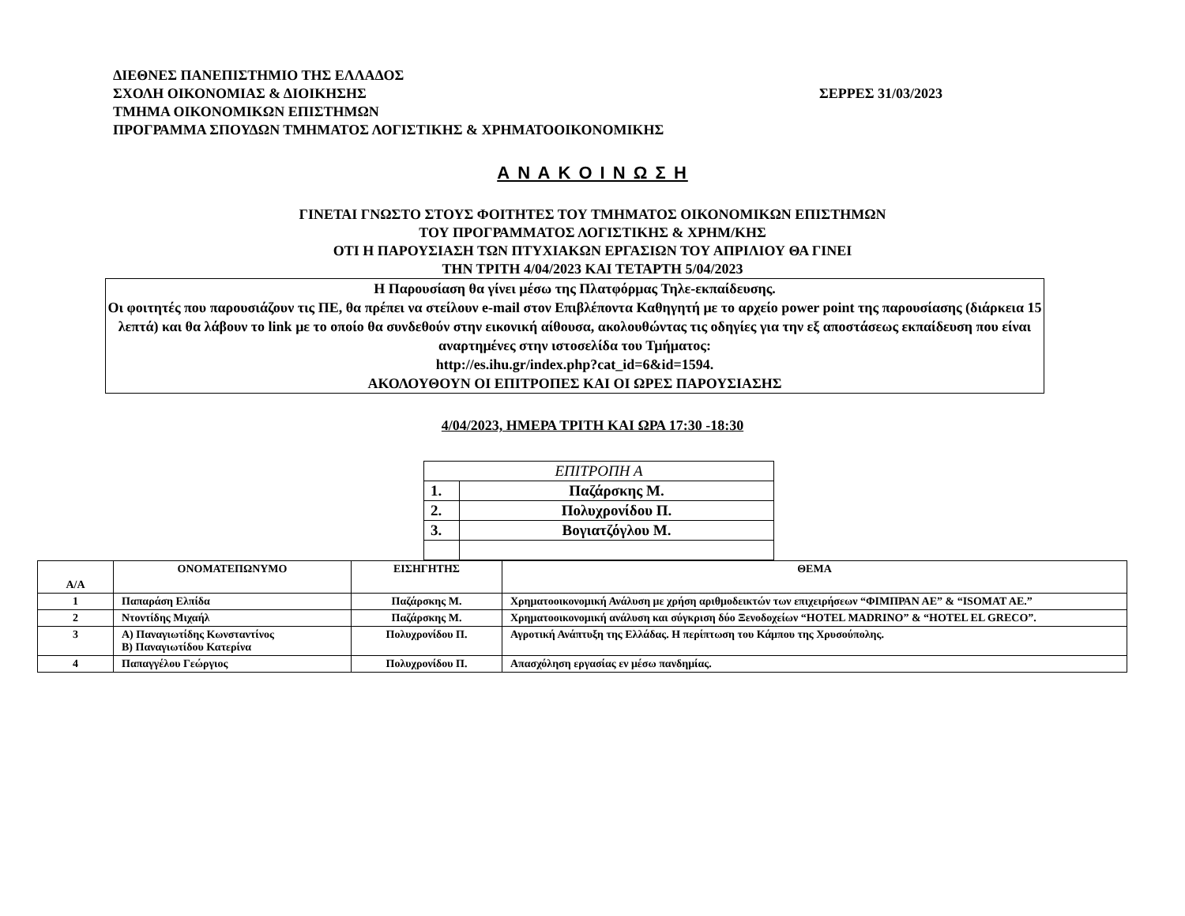ΔΙΕΘΝΕΣ ΠΑΝΕΠΙΣΤΗΜΙΟ ΤΗΣ ΕΛΛΑΔΟΣ
ΣΧΟΛΗ ΟΙΚΟΝΟΜΙΑΣ & ΔΙΟΙΚΗΣΗΣ ΣΕΡΡΕΣ 31/03/2023
ΤΜΗΜΑ ΟΙΚΟΝΟΜΙΚΩΝ ΕΠΙΣΤΗΜΩΝ
ΠΡΟΓΡΑΜΜΑ ΣΠΟΥΔΩΝ ΤΜΗΜΑΤΟΣ ΛΟΓΙΣΤΙΚΗΣ & ΧΡΗΜΑΤΟΟΙΚΟΝΟΜΙΚΗΣ
Α Ν Α Κ Ο Ι Ν Ω Σ Η
ΓΙΝΕΤΑΙ ΓΝΩΣΤΟ ΣΤΟΥΣ ΦΟΙΤΗΤΕΣ ΤΟΥ ΤΜΗΜΑΤΟΣ ΟΙΚΟΝΟΜΙΚΩΝ ΕΠΙΣΤΗΜΩΝ
ΤΟΥ ΠΡΟΓΡΑΜΜΑΤΟΣ ΛΟΓΙΣΤΙΚΗΣ & ΧΡΗΜ/ΚΗΣ
ΟΤΙ Η ΠΑΡΟΥΣΙΑΣΗ ΤΩΝ ΠΤΥΧΙΑΚΩΝ ΕΡΓΑΣΙΩΝ ΤΟΥ ΑΠΡΙΛΙΟΥ ΘΑ ΓΙΝΕΙ
ΤΗΝ ΤΡΙΤΗ 4/04/2023 ΚΑΙ ΤΕΤΑΡΤΗ 5/04/2023
Η Παρουσίαση θα γίνει μέσω της Πλατφόρμας Τηλε-εκπαίδευσης.
Οι φοιτητές που παρουσιάζουν τις ΠΕ, θα πρέπει να στείλουν e-mail στον Επιβλέποντα Καθηγητή με το αρχείο power point της παρουσίασης (διάρκεια 15 λεπτά) και θα λάβουν το link με το οποίο θα συνδεθούν στην εικονική αίθουσα, ακολουθώντας τις οδηγίες για την εξ αποστάσεως εκπαίδευση που είναι αναρτημένες στην ιστοσελίδα του Τμήματος:
http://es.ihu.gr/index.php?cat_id=6&id=1594.
ΑΚΟΛΟΥΘΟΥΝ ΟΙ ΕΠΙΤΡΟΠΕΣ ΚΑΙ ΟΙ ΩΡΕΣ ΠΑΡΟΥΣΙΑΣΗΣ
4/04/2023, ΗΜΕΡΑ ΤΡΙΤΗ ΚΑΙ ΩΡΑ 17:30 -18:30
| ΕΠΙΤΡΟΠΗ Α | |
| 1. | Παζάρσκης Μ. |
| 2. | Πολυχρονίδου Π. |
| 3. | Βογιατζόγλου Μ. |
| Α/Α | ΟΝΟΜΑΤΕΠΩΝΥΜΟ | ΕΙΣΗΓΗΤΗΣ | ΘΕΜΑ |
| --- | --- | --- | --- |
| 1 | Παπαράση Ελπίδα | Παζάρσκης Μ. | Χρηματοοικονομική Ανάλυση με χρήση αριθμοδεικτών των επιχειρήσεων “ΦΙΜΠΡΑΝ ΑΕ” & “ISOMAT AE.” |
| 2 | Ντοντίδης Μιχαήλ | Παζάρσκης Μ. | Χρηματοοικονομική ανάλυση και σύγκριση δύο Ξενοδοχείων “HOTEL MADRINO” & “HOTEL EL GRECO”. |
| 3 | Α) Παναγιωτίδης Κωνσταντίνος Β) Παναγιωτίδου Κατερίνα | Πολυχρονίδου Π. | Αγροτική Ανάπτυξη της Ελλάδας. Η περίπτωση του Κάμπου της Χρυσούπολης. |
| 4 | Παπαγγέλου Γεώργιος | Πολυχρονίδου Π. | Απασχόληση εργασίας εν μέσω πανδημίας. |